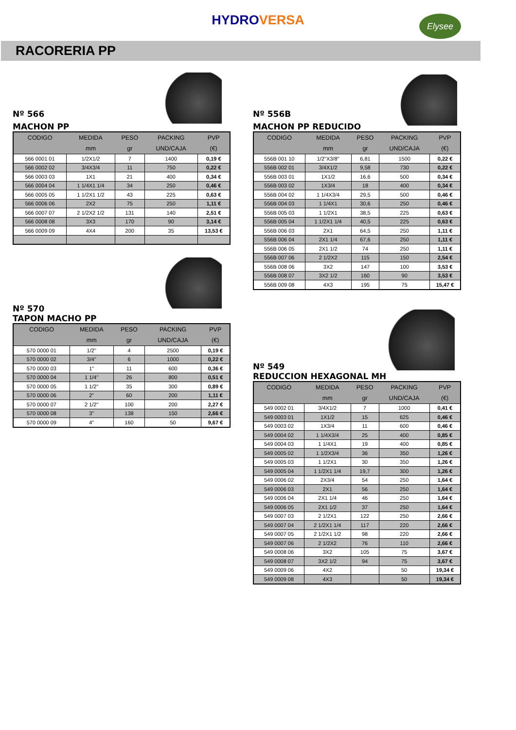HYDRO VERSA
Elysee
RACORERIA PP
Nº 566
MACHON PP
| CODIGO | MEDIDA | PESO | PACKING | PVP |
| --- | --- | --- | --- | --- |
| | mm | gr | UND/CAJA | (€) |
| 566 0001 01 | 1/2X1/2 | 7 | 1400 | 0,19 € |
| 566 0002 02 | 3/4X3/4 | 11 | 750 | 0,22 € |
| 566 0003 03 | 1X1 | 21 | 400 | 0,34 € |
| 566 0004 04 | 1 1/4X1 1/4 | 34 | 250 | 0,46 € |
| 566 0005 05 | 1 1/2X1 1/2 | 43 | 225 | 0,63 € |
| 566 0006 06 | 2X2 | 75 | 250 | 1,11 € |
| 566 0007 07 | 2 1/2X2 1/2 | 131 | 140 | 2,51 € |
| 566 0008 08 | 3X3 | 170 | 90 | 3,14 € |
| 566 0009 09 | 4X4 | 200 | 35 | 13,53 € |
Nº 570
TAPON MACHO PP
| CODIGO | MEDIDA | PESO | PACKING | PVP |
| --- | --- | --- | --- | --- |
| | mm | gr | UND/CAJA | (€) |
| 570 0000 01 | 1/2" | 4 | 2500 | 0,19 € |
| 570 0000 02 | 3/4" | 6 | 1000 | 0,22 € |
| 570 0000 03 | 1" | 11 | 600 | 0,36 € |
| 570 0000 04 | 1 1/4" | 26 | 800 | 0,51 € |
| 570 0000 05 | 1 1/2" | 35 | 300 | 0,89 € |
| 570 0000 06 | 2" | 60 | 200 | 1,11 € |
| 570 0000 07 | 2 1/2" | 100 | 200 | 2,27 € |
| 570 0000 08 | 3" | 138 | 150 | 2,66 € |
| 570 0000 09 | 4" | 160 | 50 | 9,67 € |
Nº 556B
MACHON PP REDUCIDO
| CODIGO | MEDIDA | PESO | PACKING | PVP |
| --- | --- | --- | --- | --- |
| | mm | gr | UND/CAJA | (€) |
| 556B 001 10 | 1/2"X3/8" | 6,81 | 1500 | 0,22 € |
| 556B 002 01 | 3/4X1/2 | 9,58 | 730 | 0,22 € |
| 556B 003 01 | 1X1/2 | 16,6 | 500 | 0,34 € |
| 556B 003 02 | 1X3/4 | 18 | 400 | 0,34 € |
| 556B 004 02 | 1 1/4X3/4 | 29,5 | 500 | 0,46 € |
| 556B 004 03 | 1 1/4X1 | 30,6 | 250 | 0,46 € |
| 556B 005 03 | 1 1/2X1 | 38,5 | 225 | 0,63 € |
| 556B 005 04 | 1 1/2X1 1/4 | 40,5 | 225 | 0,63 € |
| 556B 006 03 | 2X1 | 64,5 | 250 | 1,11 € |
| 556B 006 04 | 2X1 1/4 | 67,6 | 250 | 1,11 € |
| 556B 006 05 | 2X1 1/2 | 74 | 250 | 1,11 € |
| 556B 007 06 | 2 1/2X2 | 115 | 150 | 2,54 € |
| 556B 008 06 | 3X2 | 147 | 100 | 3,53 € |
| 556B 008 07 | 3X2 1/2 | 160 | 90 | 3,53 € |
| 556B 009 08 | 4X3 | 195 | 75 | 15,47 € |
Nº 549
REDUCCION HEXAGONAL MH
| CODIGO | MEDIDA | PESO | PACKING | PVP |
| --- | --- | --- | --- | --- |
| | mm | gr | UND/CAJA | (€) |
| 549 0002 01 | 3/4X1/2 | 7 | 1000 | 0,41 € |
| 549 0003 01 | 1X1/2 | 15 | 625 | 0,46 € |
| 549 0003 02 | 1X3/4 | 11 | 600 | 0,46 € |
| 549 0004 02 | 1 1/4X3/4 | 25 | 400 | 0,85 € |
| 549 0004 03 | 1 1/4X1 | 19 | 400 | 0,85 € |
| 549 0005 02 | 1 1/2X3/4 | 36 | 350 | 1,26 € |
| 549 0005 03 | 1 1/2X1 | 30 | 350 | 1,26 € |
| 549 0005 04 | 1 1/2X1 1/4 | 19,7 | 300 | 1,26 € |
| 549 0006 02 | 2X3/4 | 54 | 250 | 1,64 € |
| 549 0006 03 | 2X1 | 56 | 250 | 1,64 € |
| 549 0006 04 | 2X1 1/4 | 46 | 250 | 1,64 € |
| 549 0006 05 | 2X1 1/2 | 37 | 250 | 1,64 € |
| 549 0007 03 | 2 1/2X1 | 122 | 250 | 2,66 € |
| 549 0007 04 | 2 1/2X1 1/4 | 117 | 220 | 2,66 € |
| 549 0007 05 | 2 1/2X1 1/2 | 98 | 220 | 2,66 € |
| 549 0007 06 | 2 1/2X2 | 76 | 110 | 2,66 € |
| 549 0008 06 | 3X2 | 105 | 75 | 3,67 € |
| 549 0008 07 | 3X2 1/2 | 94 | 75 | 3,67 € |
| 549 0009 06 | 4X2 | | 50 | 19,34 € |
| 549 0009 08 | 4X3 | | 50 | 19,34 € |